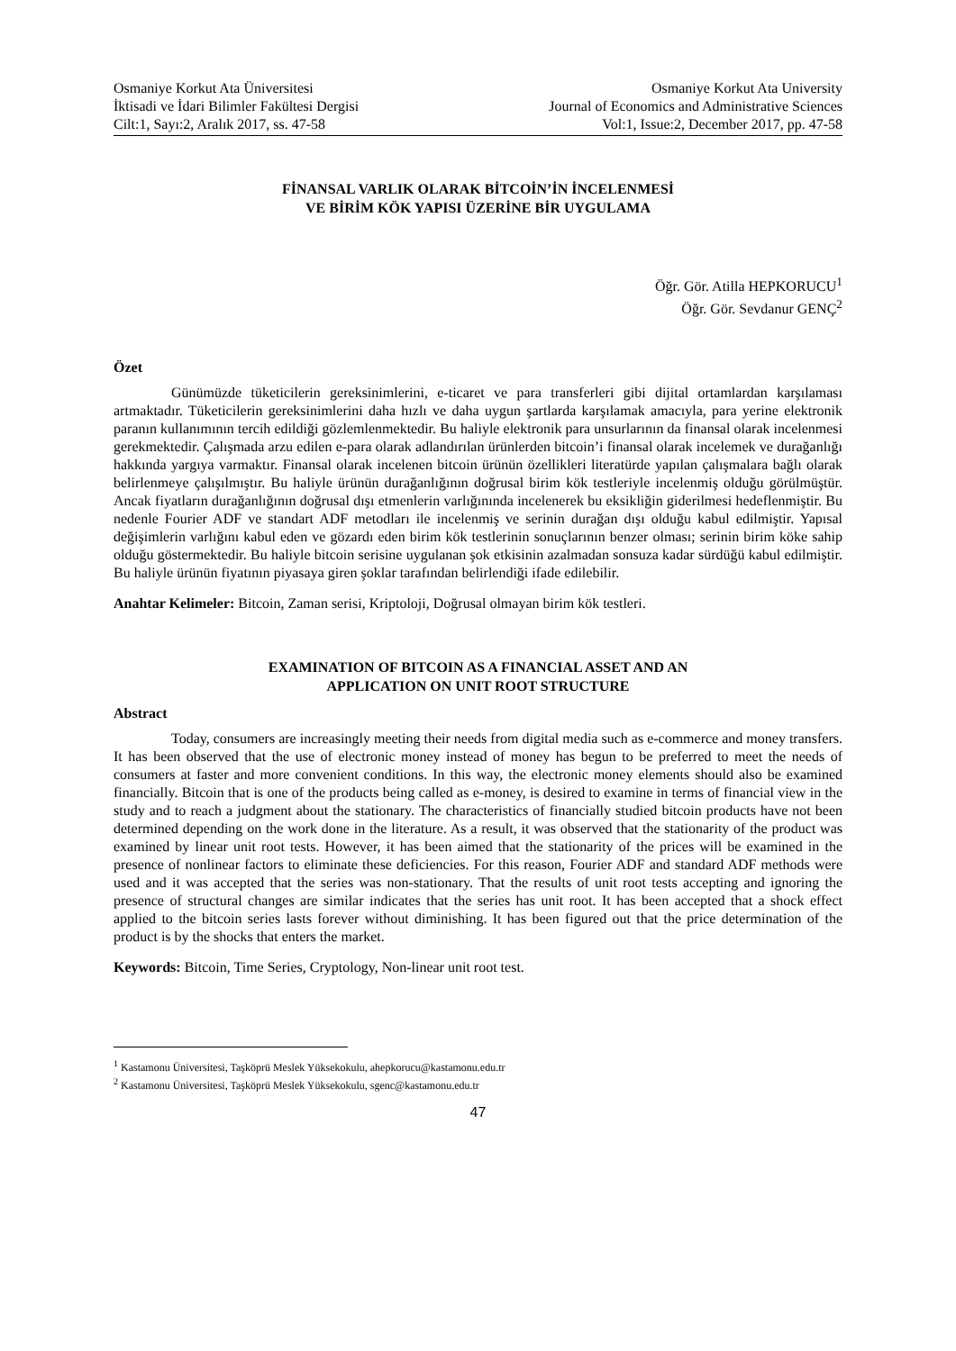Osmaniye Korkut Ata Üniversitesi
İktisadi ve İdari Bilimler Fakültesi Dergisi
Cilt:1, Sayı:2, Aralık 2017, ss. 47-58
Osmaniye Korkut Ata University
Journal of Economics and Administrative Sciences
Vol:1, Issue:2, December 2017, pp. 47-58
FİNANSAL VARLIK OLARAK BİTCOİN’İN İNCELENMESİ
VE BİRİM KÖK YAPISI ÜZERİNE BİR UYGULAMA
Öğr. Gör. Atilla HEPKORUCU<sup>1</sup>
Öğr. Gör. Sevdanur GENÇ<sup>2</sup>
Özet
Günümüzde tüketicilerin gereksinimlerini, e-ticaret ve para transferleri gibi dijital ortamlardan karşılaması artmaktadır. Tüketicilerin gereksinimlerini daha hızlı ve daha uygun şartlarda karşılamak amacıyla, para yerine elektronik paranın kullanımının tercih edildiği gözlemlenmektedir. Bu haliyle elektronik para unsurlarının da finansal olarak incelenmesi gerekmektedir. Çalışmada arzu edilen e-para olarak adlandırılan ürünlerden bitcoin’i finansal olarak incelemek ve durağanlığı hakkında yargıya varmaktır. Finansal olarak incelenen bitcoin ürünün özellikleri literatürde yapılan çalışmalara bağlı olarak belirlenmeye çalışılmıştır. Bu haliyle ürünün durağanlığının doğrusal birim kök testleriyle incelenmiş olduğu görülmüştür. Ancak fiyatların durağanlığının doğrusal dışı etmenlerin varlığınında incelenerek bu eksikliğin giderilmesi hedeflenmiştir. Bu nedenle Fourier ADF ve standart ADF metodları ile incelenmiş ve serinin durağan dışı olduğu kabul edilmiştir. Yapısal değişimlerin varlığını kabul eden ve gözardı eden birim kök testlerinin sonuçlarının benzer olması; serinin birim köke sahip olduğu göstermektedir. Bu haliyle bitcoin serisine uygulanan şok etkisinin azalmadan sonsuza kadar sürdüğü kabul edilmiştir. Bu haliyle ürünün fiyatının piyasaya giren şoklar tarafından belirlendiği ifade edilebilir.
Anahtar Kelimeler: Bitcoin, Zaman serisi, Kriptoloji, Doğrusal olmayan birim kök testleri.
EXAMINATION OF BITCOIN AS A FINANCIAL ASSET AND AN
APPLICATION ON UNIT ROOT STRUCTURE
Abstract
Today, consumers are increasingly meeting their needs from digital media such as e-commerce and money transfers. It has been observed that the use of electronic money instead of money has begun to be preferred to meet the needs of consumers at faster and more convenient conditions. In this way, the electronic money elements should also be examined financially. Bitcoin that is one of the products being called as e-money, is desired to examine in terms of financial view in the study and to reach a judgment about the stationary. The characteristics of financially studied bitcoin products have not been determined depending on the work done in the literature. As a result, it was observed that the stationarity of the product was examined by linear unit root tests. However, it has been aimed that the stationarity of the prices will be examined in the presence of nonlinear factors to eliminate these deficiencies. For this reason, Fourier ADF and standard ADF methods were used and it was accepted that the series was non-stationary. That the results of unit root tests accepting and ignoring the presence of structural changes are similar indicates that the series has unit root. It has been accepted that a shock effect applied to the bitcoin series lasts forever without diminishing. It has been figured out that the price determination of the product is by the shocks that enters the market.
Keywords: Bitcoin, Time Series, Cryptology, Non-linear unit root test.
<sup>1</sup> Kastamonu Üniversitesi, Taşköprü Meslek Yüksekokulu, ahepkorucu@kastamonu.edu.tr
<sup>2</sup> Kastamonu Üniversitesi, Taşköprü Meslek Yüksekokulu, sgenc@kastamonu.edu.tr
47